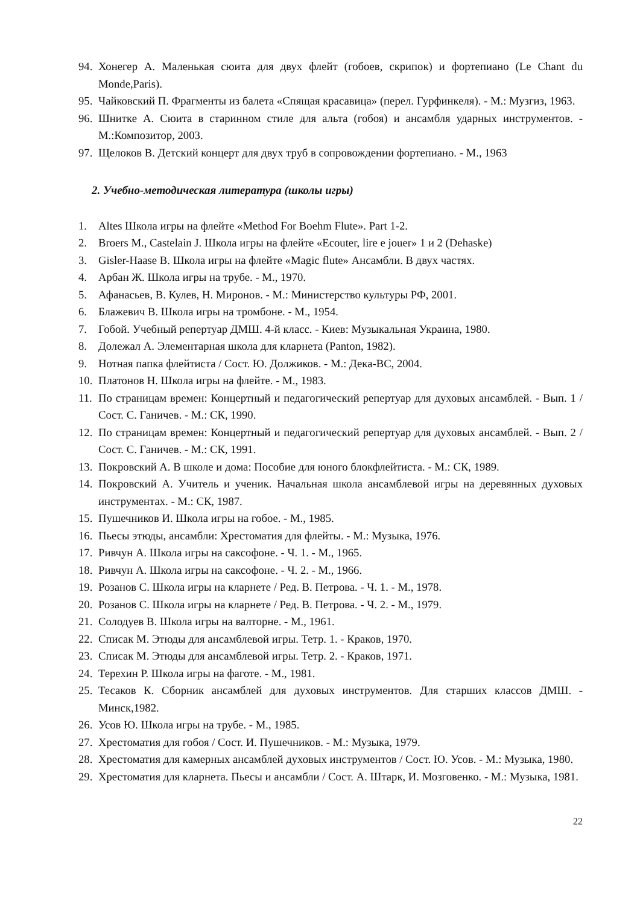94. Хонегер А. Маленькая сюита для двух флейт (гобоев, скрипок) и фортепиано (Le Chant du Monde,Paris).
95. Чайковский П. Фрагменты из балета «Спящая красавица» (перел. Гурфинкеля). - М.: Музгиз, 1963.
96. Шнитке А. Сюита в старинном стиле для альта (гобоя) и ансамбля ударных инструментов. - М.:Композитор, 2003.
97. Щелоков В. Детский концерт для двух труб в сопровождении фортепиано. - М., 1963
2. Учебно-методическая литература (школы игры)
1. Altes Школа игры на флейте «Method For Boehm Flute». Part 1-2.
2. Broers M., Castelain J. Школа игры на флейте «Ecouter, lire e jouer» 1 и 2 (Dehaske)
3. Gisler-Haase B. Школа игры на флейте «Magic flute» Ансамбли. В двух частях.
4. Арбан Ж. Школа игры на трубе. - М., 1970.
5. Афанасьев, В. Кулев, Н. Миронов. - М.: Министерство культуры РФ, 2001.
6. Блажевич В. Школа игры на тромбоне. - М., 1954.
7. Гобой. Учебный репертуар ДМШ. 4-й класс. - Киев: Музыкальная Украина, 1980.
8. Долежал А. Элементарная школа для кларнета (Panton, 1982).
9. Нотная папка флейтиста / Сост. Ю. Должиков. - М.: Дека-ВС, 2004.
10. Платонов Н. Школа игры на флейте. - М., 1983.
11. По страницам времен: Концертный и педагогический репертуар для духовых ансамблей. - Вып. 1 /Сост. С. Ганичев. - М.: СК, 1990.
12. По страницам времен: Концертный и педагогический репертуар для духовых ансамблей. - Вып. 2 /Сост. С. Ганичев. - М.: СК, 1991.
13. Покровский А. В школе и дома: Пособие для юного блокфлейтиста. - М.: СК, 1989.
14. Покровский А. Учитель и ученик. Начальная школа ансамблевой игры на деревянных духовых инструментах. - М.: СК, 1987.
15. Пушечников И. Школа игры на гобое. - М., 1985.
16. Пьесы этюды, ансамбли: Хрестоматия для флейты. - М.: Музыка, 1976.
17. Ривчун А. Школа игры на саксофоне. - Ч. 1. - М., 1965.
18. Ривчун А. Школа игры на саксофоне. - Ч. 2. - М., 1966.
19. Розанов С. Школа игры на кларнете / Ред. В. Петрова. - Ч. 1. - М., 1978.
20. Розанов С. Школа игры на кларнете / Ред. В. Петрова. - Ч. 2. - М., 1979.
21. Солодуев В. Школа игры на валторне. - М., 1961.
22. Списак М. Этюды для ансамблевой игры. Тетр. 1. - Краков, 1970.
23. Списак М. Этюды для ансамблевой игры. Тетр. 2. - Краков, 1971.
24. Терехин Р. Школа игры на фаготе. - М., 1981.
25. Тесаков К. Сборник ансамблей для духовых инструментов. Для старших классов ДМШ. - Минск,1982.
26. Усов Ю. Школа игры на трубе. - М., 1985.
27. Хрестоматия для гобоя / Сост. И. Пушечников. - М.: Музыка, 1979.
28. Хрестоматия для камерных ансамблей духовых инструментов / Сост. Ю. Усов. - М.: Музыка, 1980.
29. Хрестоматия для кларнета. Пьесы и ансамбли / Сост. А. Штарк, И. Мозговенко. - М.: Музыка, 1981.
22